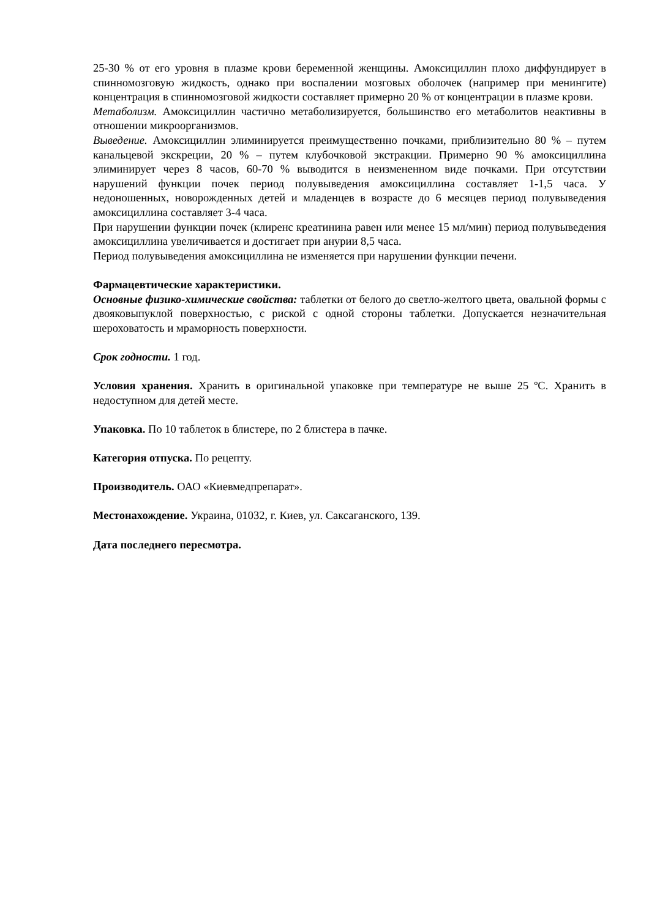25-30 % от его уровня в плазме крови беременной женщины. Амоксициллин плохо диффундирует в спинномозговую жидкость, однако при воспалении мозговых оболочек (например при менингите) концентрация в спинномозговой жидкости составляет примерно 20 % от концентрации в плазме крови.
Метаболизм. Амоксициллин частично метаболизируется, большинство его метаболитов неактивны в отношении микроорганизмов.
Выведение. Амоксициллин элиминируется преимущественно почками, приблизительно 80 % – путем канальцевой экскреции, 20 % – путем клубочковой экстракции. Примерно 90 % амоксициллина элиминирует через 8 часов, 60-70 % выводится в неизмененном виде почками. При отсутствии нарушений функции почек период полувыведения амоксициллина составляет 1-1,5 часа. У недоношенных, новорожденных детей и младенцев в возрасте до 6 месяцев период полувыведения амоксициллина составляет 3-4 часа.
При нарушении функции почек (клиренс креатинина равен или менее 15 мл/мин) период полувыведения амоксициллина увеличивается и достигает при анурии 8,5 часа.
Период полувыведения амоксициллина не изменяется при нарушении функции печени.
Фармацевтические характеристики.
Основные физико-химические свойства: таблетки от белого до светло-желтого цвета, овальной формы с двояковыпуклой поверхностью, с риской с одной стороны таблетки. Допускается незначительная шероховатость и мраморность поверхности.
Срок годности. 1 год.
Условия хранения. Хранить в оригинальной упаковке при температуре не выше 25 ºС. Хранить в недоступном для детей месте.
Упаковка. По 10 таблеток в блистере, по 2 блистера в пачке.
Категория отпуска. По рецепту.
Производитель. ОАО «Киевмедпрепарат».
Местонахождение. Украина, 01032, г. Киев, ул. Саксаганского, 139.
Дата последнего пересмотра.